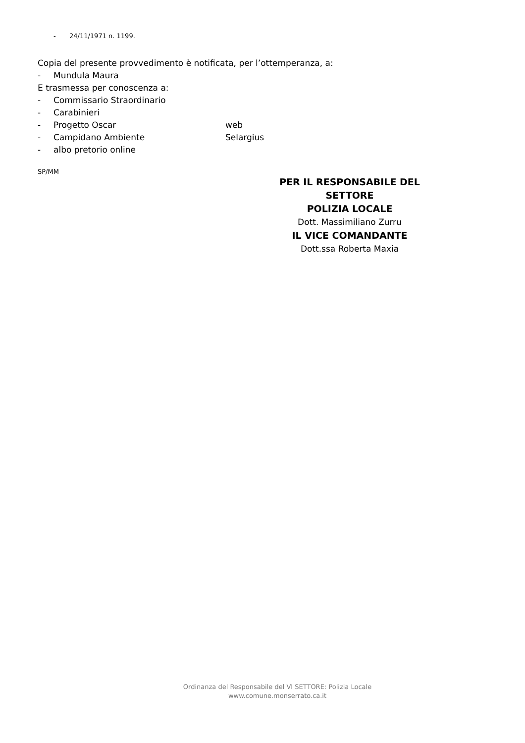- 24/11/1971 n. 1199.
Copia del presente provvedimento è notificata, per l’ottemperanza, a:
- Mundula Maura
E trasmessa per conoscenza a:
- Commissario Straordinario
- Carabinieri
- Progetto Oscar web
- Campidano Ambiente Selargius
- albo pretorio online
SP/MM
PER IL RESPONSABILE DEL SETTORE
POLIZIA LOCALE
Dott. Massimiliano Zurru
IL VICE COMANDANTE
Dott.ssa Roberta Maxia
Ordinanza del Responsabile del VI SETTORE: Polizia Locale
www.comune.monserrato.ca.it